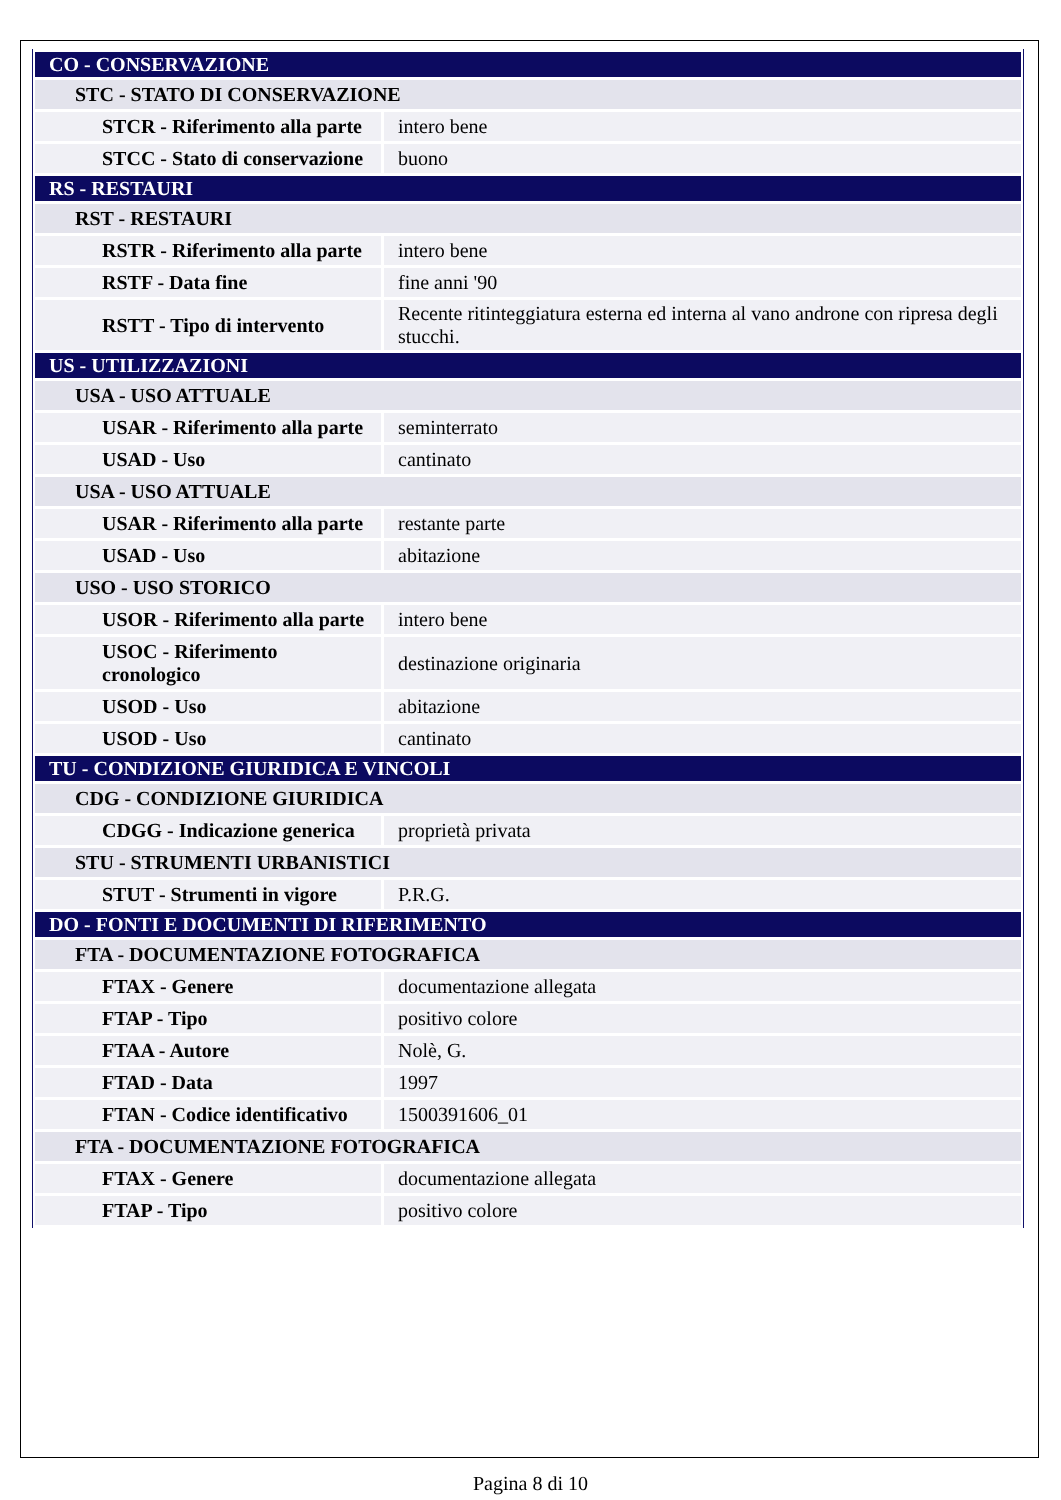| CO - CONSERVAZIONE | |
| STC - STATO DI CONSERVAZIONE | |
| STCR - Riferimento alla parte | intero bene |
| STCC - Stato di conservazione | buono |
| RS - RESTAURI | |
| RST - RESTAURI | |
| RSTR - Riferimento alla parte | intero bene |
| RSTF - Data fine | fine anni '90 |
| RSTT - Tipo di intervento | Recente ritinteggiatura esterna ed interna al vano androne con ripresa degli stucchi. |
| US - UTILIZZAZIONI | |
| USA - USO ATTUALE | |
| USAR - Riferimento alla parte | seminterrato |
| USAD - Uso | cantinato |
| USA - USO ATTUALE | |
| USAR - Riferimento alla parte | restante parte |
| USAD - Uso | abitazione |
| USO - USO STORICO | |
| USOR - Riferimento alla parte | intero bene |
| USOC - Riferimento cronologico | destinazione originaria |
| USOD - Uso | abitazione |
| USOD - Uso | cantinato |
| TU - CONDIZIONE GIURIDICA E VINCOLI | |
| CDG - CONDIZIONE GIURIDICA | |
| CDGG - Indicazione generica | proprietà privata |
| STU - STRUMENTI URBANISTICI | |
| STUT - Strumenti in vigore | P.R.G. |
| DO - FONTI E DOCUMENTI DI RIFERIMENTO | |
| FTA - DOCUMENTAZIONE FOTOGRAFICA | |
| FTAX - Genere | documentazione allegata |
| FTAP - Tipo | positivo colore |
| FTAA - Autore | Nolè, G. |
| FTAD - Data | 1997 |
| FTAN - Codice identificativo | 1500391606_01 |
| FTA - DOCUMENTAZIONE FOTOGRAFICA | |
| FTAX - Genere | documentazione allegata |
| FTAP - Tipo | positivo colore |
Pagina 8 di 10